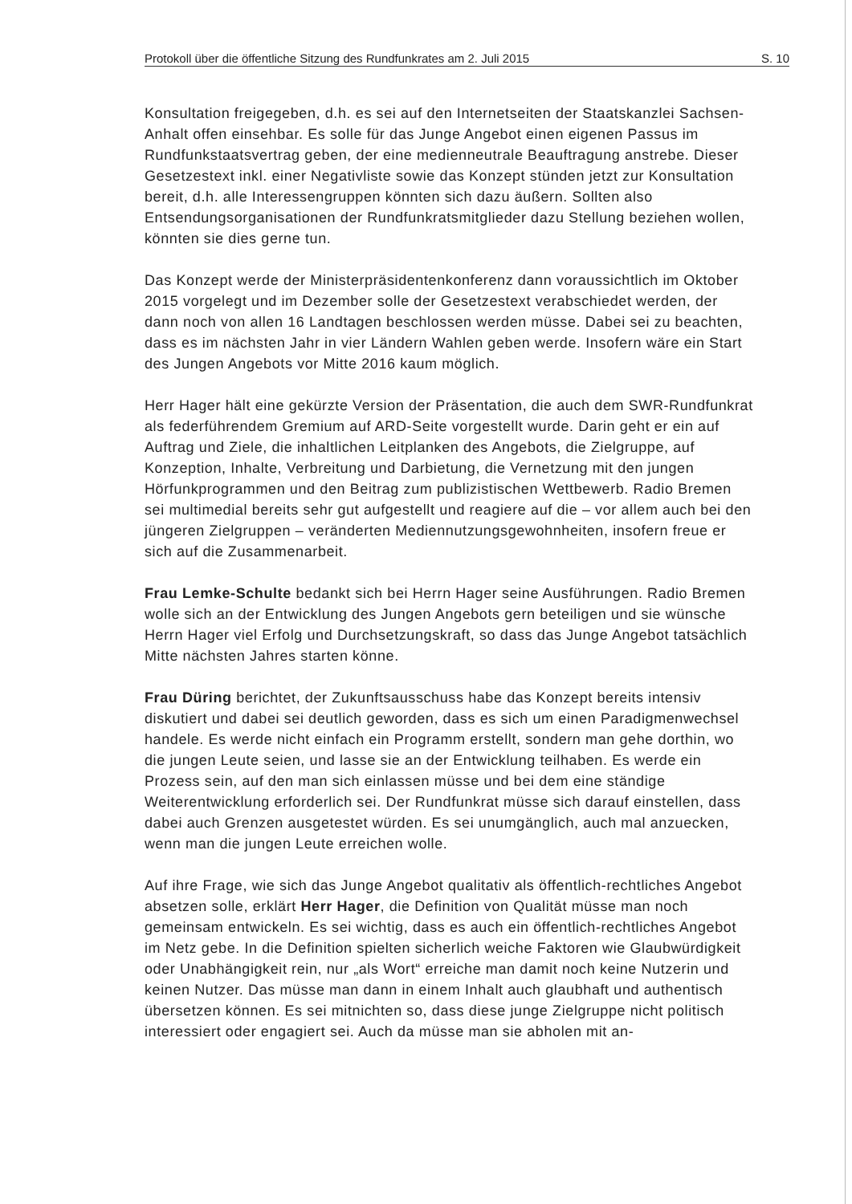Protokoll über die öffentliche Sitzung des Rundfunkrates am 2. Juli 2015 S. 10
Konsultation freigegeben, d.h. es sei auf den Internetseiten der Staatskanzlei Sachsen-Anhalt offen einsehbar. Es solle für das Junge Angebot einen eigenen Passus im Rundfunkstaatsvertrag geben, der eine medienneutrale Beauftragung anstrebe. Dieser Gesetzestext inkl. einer Negativliste sowie das Konzept stünden jetzt zur Konsultation bereit, d.h. alle Interessengruppen könnten sich dazu äußern. Sollten also Entsendungsorganisationen der Rundfunkratsmitglieder dazu Stellung beziehen wollen, könnten sie dies gerne tun.
Das Konzept werde der Ministerpräsidentenkonferenz dann voraussichtlich im Oktober 2015 vorgelegt und im Dezember solle der Gesetzestext verabschiedet werden, der dann noch von allen 16 Landtagen beschlossen werden müsse. Dabei sei zu beachten, dass es im nächsten Jahr in vier Ländern Wahlen geben werde. Insofern wäre ein Start des Jungen Angebots vor Mitte 2016 kaum möglich.
Herr Hager hält eine gekürzte Version der Präsentation, die auch dem SWR-Rundfunkrat als federführendem Gremium auf ARD-Seite vorgestellt wurde. Darin geht er ein auf Auftrag und Ziele, die inhaltlichen Leitplanken des Angebots, die Zielgruppe, auf Konzeption, Inhalte, Verbreitung und Darbietung, die Vernetzung mit den jungen Hörfunkprogrammen und den Beitrag zum publizistischen Wettbewerb. Radio Bremen sei multimedial bereits sehr gut aufgestellt und reagiere auf die – vor allem auch bei den jüngeren Zielgruppen – veränderten Mediennutzungsgewohnheiten, insofern freue er sich auf die Zusammenarbeit.
Frau Lemke-Schulte bedankt sich bei Herrn Hager seine Ausführungen. Radio Bremen wolle sich an der Entwicklung des Jungen Angebots gern beteiligen und sie wünsche Herrn Hager viel Erfolg und Durchsetzungskraft, so dass das Junge Angebot tatsächlich Mitte nächsten Jahres starten könne.
Frau Düring berichtet, der Zukunftsausschuss habe das Konzept bereits intensiv diskutiert und dabei sei deutlich geworden, dass es sich um einen Paradigmenwechsel handele. Es werde nicht einfach ein Programm erstellt, sondern man gehe dorthin, wo die jungen Leute seien, und lasse sie an der Entwicklung teilhaben. Es werde ein Prozess sein, auf den man sich einlassen müsse und bei dem eine ständige Weiterentwicklung erforderlich sei. Der Rundfunkrat müsse sich darauf einstellen, dass dabei auch Grenzen ausgetestet würden. Es sei unumgänglich, auch mal anzuecken, wenn man die jungen Leute erreichen wolle.
Auf ihre Frage, wie sich das Junge Angebot qualitativ als öffentlich-rechtliches Angebot absetzen solle, erklärt Herr Hager, die Definition von Qualität müsse man noch gemeinsam entwickeln. Es sei wichtig, dass es auch ein öffentlich-rechtliches Angebot im Netz gebe. In die Definition spielten sicherlich weiche Faktoren wie Glaubwürdigkeit oder Unabhängigkeit rein, nur „als Wort“ erreiche man damit noch keine Nutzerin und keinen Nutzer. Das müsse man dann in einem Inhalt auch glaubhaft und authentisch übersetzen können. Es sei mitnichten so, dass diese junge Zielgruppe nicht politisch interessiert oder engagiert sei. Auch da müsse man sie abholen mit an-